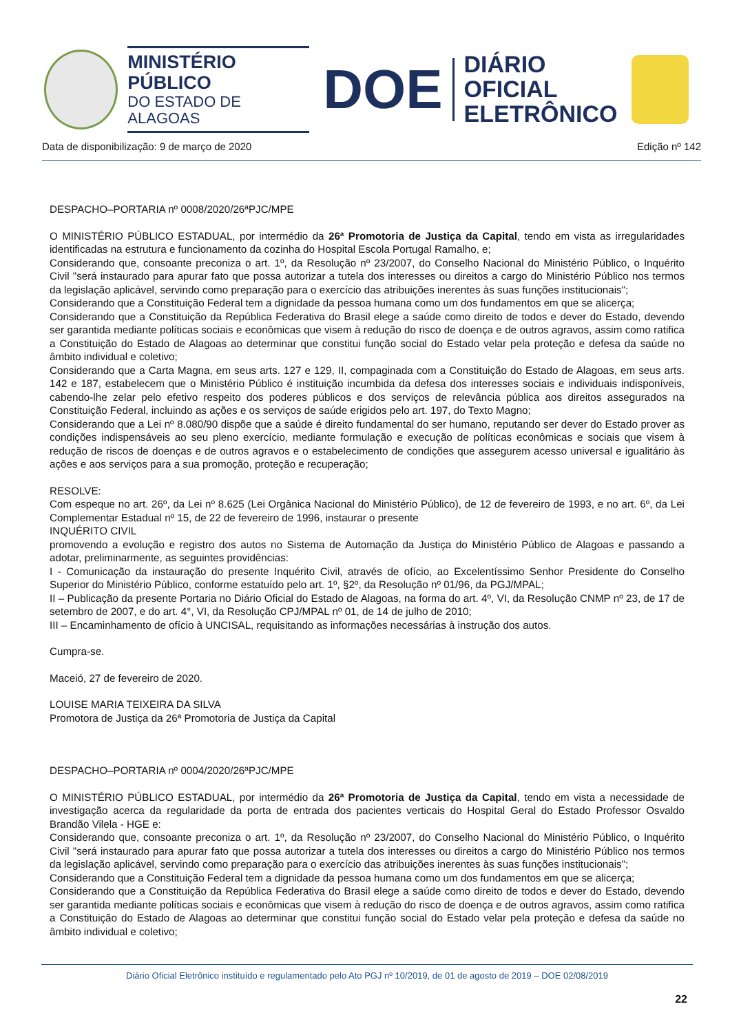MINISTÉRIO PÚBLICO
DO ESTADO DE ALAGOAS
DOE
DIÁRIO OFICIAL
ELETRÔNICO
Data de disponibilização: 9 de março de 2020 Edição nº 142
DESPACHO–PORTARIA nº 0008/2020/26ªPJC/MPE
O MINISTÉRIO PÚBLICO ESTADUAL, por intermédio da 26ª Promotoria de Justiça da Capital, tendo em vista as irregularidades identificadas na estrutura e funcionamento da cozinha do Hospital Escola Portugal Ramalho, e;
Considerando que, consoante preconiza o art. 1º, da Resolução nº 23/2007, do Conselho Nacional do Ministério Público, o Inquérito Civil "será instaurado para apurar fato que possa autorizar a tutela dos interesses ou direitos a cargo do Ministério Público nos termos da legislação aplicável, servindo como preparação para o exercício das atribuições inerentes às suas funções institucionais";
Considerando que a Constituição Federal tem a dignidade da pessoa humana como um dos fundamentos em que se alicerça;
Considerando que a Constituição da República Federativa do Brasil elege a saúde como direito de todos e dever do Estado, devendo ser garantida mediante políticas sociais e econômicas que visem à redução do risco de doença e de outros agravos, assim como ratifica a Constituição do Estado de Alagoas ao determinar que constitui função social do Estado velar pela proteção e defesa da saúde no âmbito individual e coletivo;
Considerando que a Carta Magna, em seus arts. 127 e 129, II, compaginada com a Constituição do Estado de Alagoas, em seus arts. 142 e 187, estabelecem que o Ministério Público é instituição incumbida da defesa dos interesses sociais e individuais indisponíveis, cabendo-lhe zelar pelo efetivo respeito dos poderes públicos e dos serviços de relevância pública aos direitos assegurados na Constituição Federal, incluindo as ações e os serviços de saúde erigidos pelo art. 197, do Texto Magno;
Considerando que a Lei nº 8.080/90 dispõe que a saúde é direito fundamental do ser humano, reputando ser dever do Estado prover as condições indispensáveis ao seu pleno exercício, mediante formulação e execução de políticas econômicas e sociais que visem à redução de riscos de doenças e de outros agravos e o estabelecimento de condições que assegurem acesso universal e igualitário às ações e aos serviços para a sua promoção, proteção e recuperação;
RESOLVE:
Com espeque no art. 26º, da Lei nº 8.625 (Lei Orgânica Nacional do Ministério Público), de 12 de fevereiro de 1993, e no art. 6º, da Lei Complementar Estadual nº 15, de 22 de fevereiro de 1996, instaurar o presente
INQUÉRITO CIVIL
promovendo a evolução e registro dos autos no Sistema de Automação da Justiça do Ministério Público de Alagoas e passando a adotar, preliminarmente, as seguintes providências:
I - Comunicação da instauração do presente Inquérito Civil, através de ofício, ao Excelentíssimo Senhor Presidente do Conselho Superior do Ministério Público, conforme estatuído pelo art. 1º, §2º, da Resolução nº 01/96, da PGJ/MPAL;
II – Publicação da presente Portaria no Diário Oficial do Estado de Alagoas, na forma do art. 4º, VI, da Resolução CNMP nº 23, de 17 de setembro de 2007, e do art. 4°, VI, da Resolução CPJ/MPAL nº 01, de 14 de julho de 2010;
III – Encaminhamento de ofício à UNCISAL, requisitando as informações necessárias à instrução dos autos.
Cumpra-se.
Maceió, 27 de fevereiro de 2020.
LOUISE MARIA TEIXEIRA DA SILVA
Promotora de Justiça da 26ª Promotoria de Justiça da Capital
DESPACHO–PORTARIA nº 0004/2020/26ªPJC/MPE
O MINISTÉRIO PÚBLICO ESTADUAL, por intermédio da 26ª Promotoria de Justiça da Capital, tendo em vista a necessidade de investigação acerca da regularidade da porta de entrada dos pacientes verticais do Hospital Geral do Estado Professor Osvaldo Brandão Vilela - HGE e:
Considerando que, consoante preconiza o art. 1º, da Resolução nº 23/2007, do Conselho Nacional do Ministério Público, o Inquérito Civil "será instaurado para apurar fato que possa autorizar a tutela dos interesses ou direitos a cargo do Ministério Público nos termos da legislação aplicável, servindo como preparação para o exercício das atribuições inerentes às suas funções institucionais";
Considerando que a Constituição Federal tem a dignidade da pessoa humana como um dos fundamentos em que se alicerça;
Considerando que a Constituição da República Federativa do Brasil elege a saúde como direito de todos e dever do Estado, devendo ser garantida mediante políticas sociais e econômicas que visem à redução do risco de doença e de outros agravos, assim como ratifica a Constituição do Estado de Alagoas ao determinar que constitui função social do Estado velar pela proteção e defesa da saúde no âmbito individual e coletivo;
Diário Oficial Eletrônico instituído e regulamentado pelo Ato PGJ nº 10/2019, de 01 de agosto de 2019 – DOE 02/08/2019
22